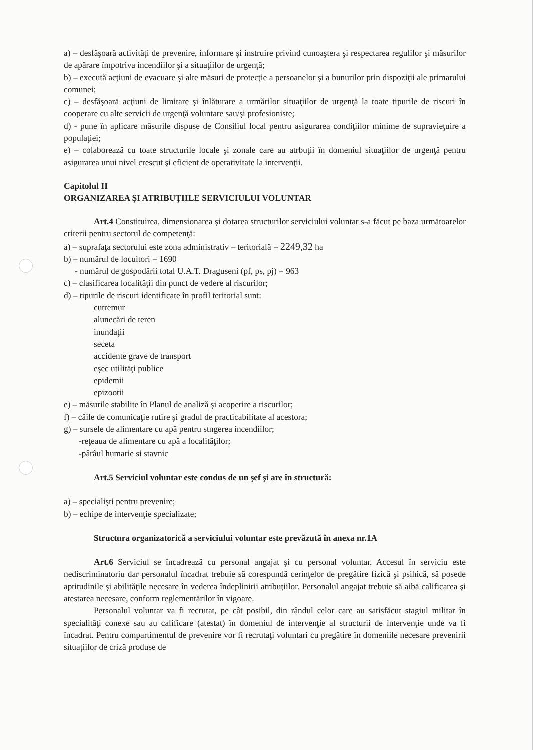a) – desfăşoară activităţi de prevenire, informare şi instruire privind cunoaştera şi respectarea regulilor şi măsurilor de apărare împotriva incendiilor şi a situaţiilor de urgenţă;
b) – execută acţiuni de evacuare şi alte măsuri de protecţie a persoanelor şi a bunurilor prin dispoziţii ale primarului comunei;
c) – desfăşoară acţiuni de limitare şi înlăturare a urmărilor situaţiilor de urgenţă la toate tipurile de riscuri în cooperare cu alte servicii de urgenţă voluntare sau/şi profesioniste;
d) - pune în aplicare măsurile dispuse de Consiliul local pentru asigurarea condiţiilor minime de supravieţuire a populaţiei;
e) – colaborează cu toate structurile locale şi zonale care au atrbuţii în domeniul situaţiilor de urgenţă pentru asigurarea unui nivel crescut şi eficient de operativitate la intervenţii.
Capitolul II
ORGANIZAREA ŞI ATRIBUŢIILE SERVICIULUI VOLUNTAR
Art.4 Constituirea, dimensionarea şi dotarea structurilor serviciului voluntar s-a făcut pe baza următoarelor criterii pentru sectorul de competenţă:
a) – suprafaţa sectorului este zona administrativ – teritorială = 2249,32 ha
b) – numărul de locuitori = 1690
- numărul de gospodării total U.A.T. Draguseni (pf, ps, pj) = 963
c) – clasificarea localităţii din punct de vedere al riscurilor;
d) – tipurile de riscuri identificate în profil teritorial sunt:
cutremur
alunecări de teren
inundaţii
seceta
accidente grave de transport
eşec utilităţi publice
epidemii
epizootii
e) – măsurile stabilite în Planul de analiză şi acoperire a riscurilor;
f) – căile de comunicaţie rutire şi gradul de practicabilitate al acestora;
g) – sursele de alimentare cu apă pentru stngerea incendiilor;
-reţeaua de alimentare cu apă a localităţilor;
-pârâul humarie si stavnic
Art.5 Serviciul voluntar este condus de un şef şi are în structură:
a) – specialişti pentru prevenire;
b) – echipe de intervenţie specializate;
Structura organizatorică a serviciului voluntar este prevăzută în anexa nr.1A
Art.6 Serviciul se încadrează cu personal angajat şi cu personal voluntar. Accesul în serviciu este nediscriminatoriu dar personalul încadrat trebuie să corespundă cerinţelor de pregătire fizică şi psihică, să posede aptitudinile şi abilităţile necesare în vederea îndeplinirii atribuţiilor. Personalul angajat trebuie să aibă calificarea şi atestarea necesare, conform reglementărilor în vigoare.
Personalul voluntar va fi recrutat, pe cât posibil, din rândul celor care au satisfăcut stagiul militar în specialităţi conexe sau au calificare (atestat) în domeniul de intervenţie al structurii de intervenţie unde va fi încadrat. Pentru compartimentul de prevenire vor fi recrutaţi voluntari cu pregătire în domeniile necesare prevenirii situaţiilor de criză produse de